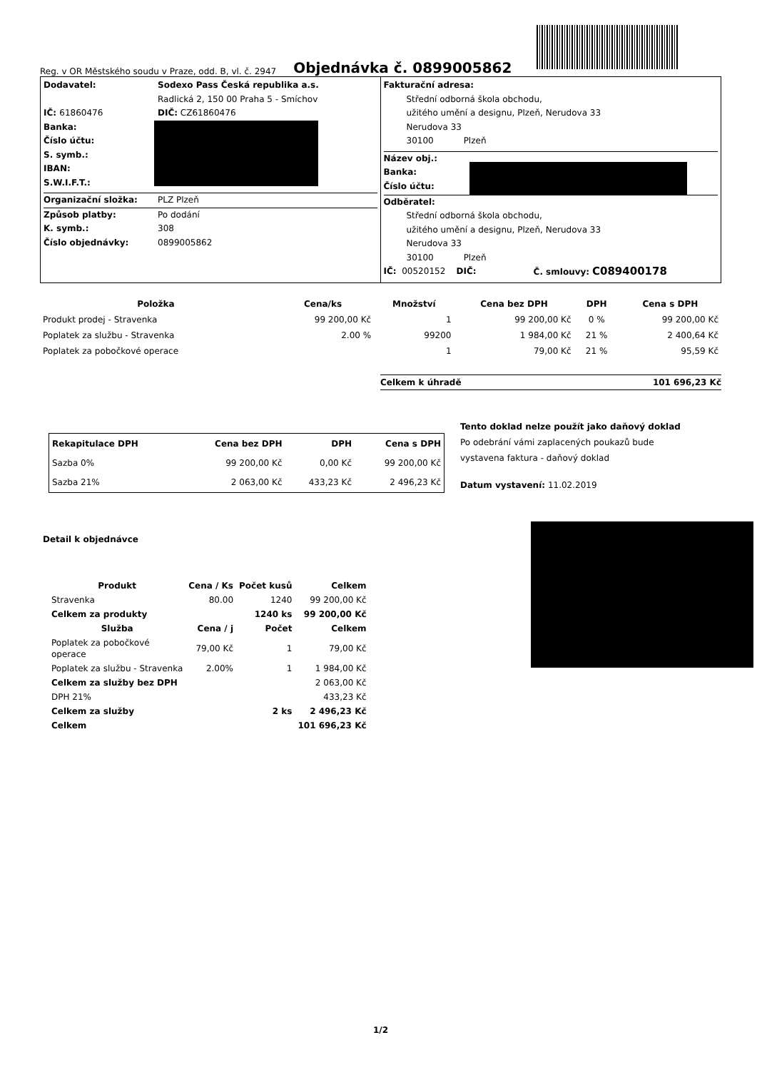Reg. v OR Městského soudu v Praze, odd. B, vl. č. 2947
Objednávka č. 0899005862
Dodavatel: Sodexo Pass Česká republika a.s.
Radlická 2, 150 00 Praha 5 - Smíchov
IČ: 61860476 DIČ: CZ61860476
Banka:
Číslo účtu:
S. symb.:
IBAN:
S.W.I.F.T.:
Organizační složka: PLZ Plzeň
Způsob platby: Po dodání
K. symb.: 308
Číslo objednávky: 0899005862
Fakturační adresa:
Střední odborná škola obchodu,
užitého umění a designu, Plzeň, Nerudova 33
Nerudova 33
30100 Plzeň
Název obj.:
Banka:
Číslo účtu:
Odběratel:
Střední odborná škola obchodu,
užitého umění a designu, Plzeň, Nerudova 33
Nerudova 33
30100 Plzeň
IČ: 00520152 DIČ: Č. smlouvy: C089400178
| Položka | Cena/ks | Množství | Cena bez DPH | DPH | Cena s DPH |
| --- | --- | --- | --- | --- | --- |
| Produkt prodej - Stravenka | 99 200,00 Kč | 1 | 99 200,00 Kč | 0 % | 99 200,00 Kč |
| Poplatek za službu - Stravenka | 2.00 % | 99200 | 1 984,00 Kč | 21 % | 2 400,64 Kč |
| Poplatek za pobočkové operace | | 1 | 79,00 Kč | 21 % | 95,59 Kč |
Celkem k úhradě 101 696,23 Kč
| Rekapitulace DPH | Cena bez DPH | DPH | Cena s DPH |
| --- | --- | --- | --- |
| Sazba 0% | 99 200,00 Kč | 0,00 Kč | 99 200,00 Kč |
| Sazba 21% | 2 063,00 Kč | 433,23 Kč | 2 496,23 Kč |
Tento doklad nelze použít jako daňový doklad
Po odebrání vámi zaplacených poukazů bude
vystavena faktura - daňový doklad
Datum vystavení: 11.02.2019
Detail k objednávce
| Produkt | Cena / Ks | Počet kusů | Celkem |
| --- | --- | --- | --- |
| Stravenka | 80.00 | 1240 | 99 200,00 Kč |
| Celkem za produkty | | 1240 ks | 99 200,00 Kč |
| Služba | Cena / j | Počet | Celkem |
| Poplatek za pobočkové operace | 79,00 Kč | 1 | 79,00 Kč |
| Poplatek za službu - Stravenka | 2.00% | 1 | 1 984,00 Kč |
| Celkem za služby bez DPH | | | 2 063,00 Kč |
| DPH 21% | | | 433,23 Kč |
| Celkem za služby | | 2 ks | 2 496,23 Kč |
| Celkem | | | 101 696,23 Kč |
1/2